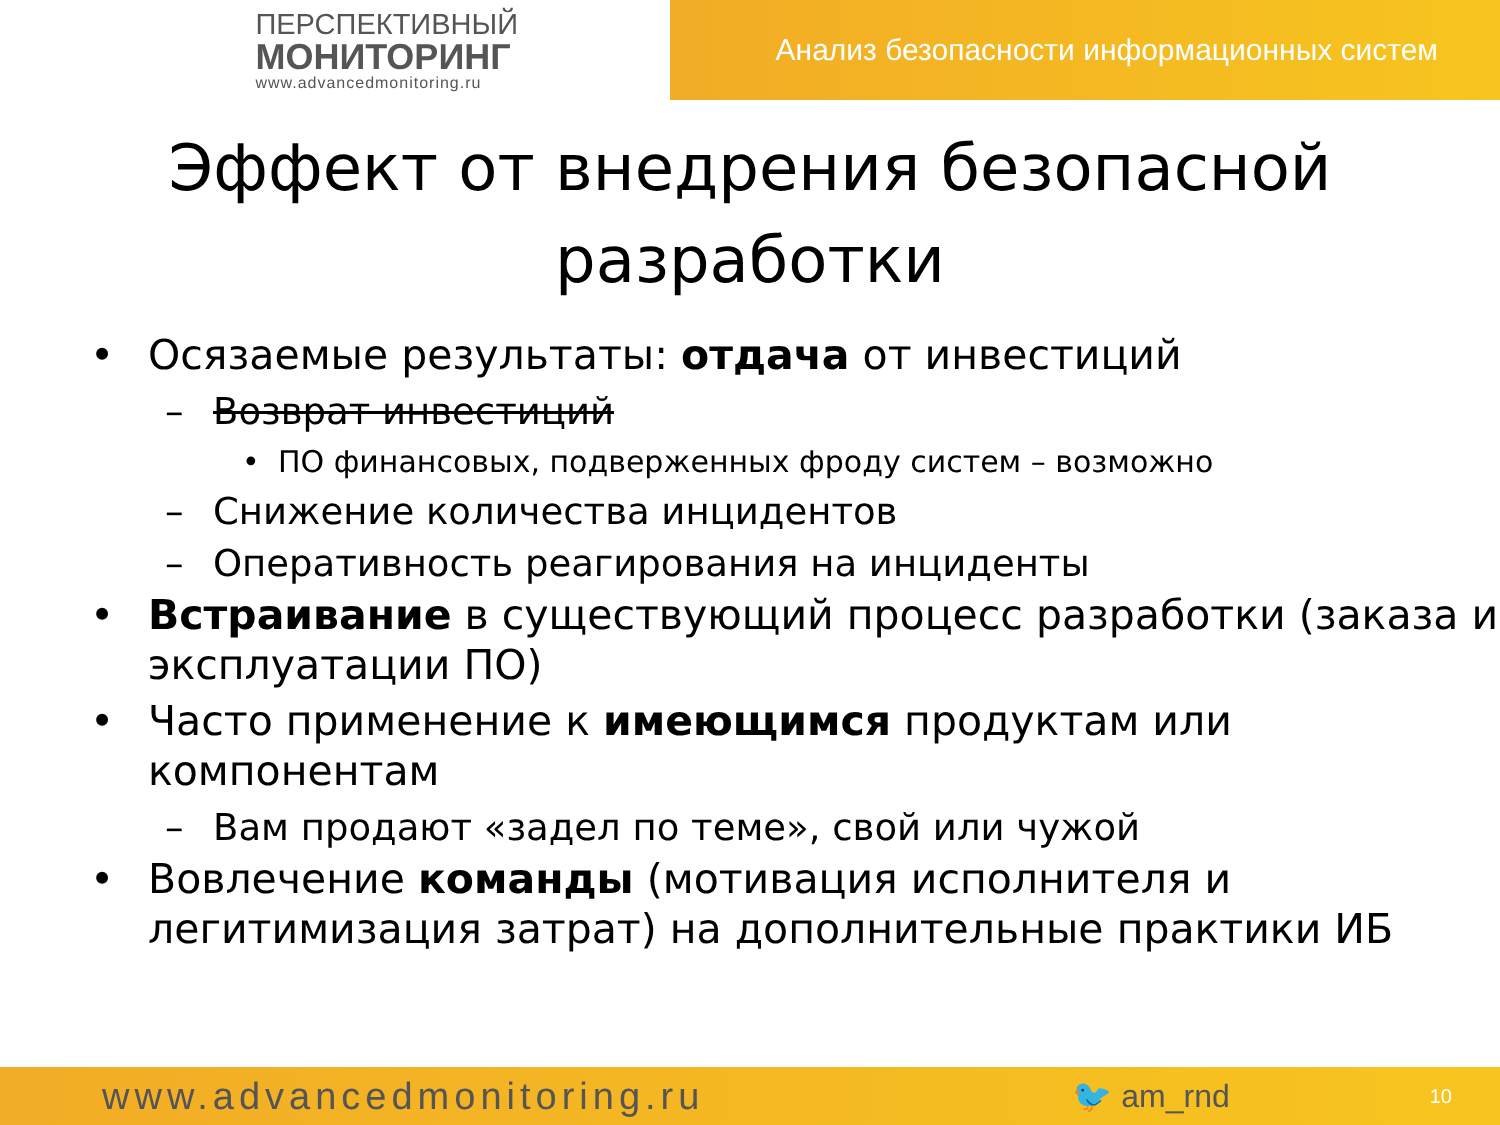ПЕРСПЕКТИВНЫЙ
МОНИТОРИНГ
www.advancedmonitoring.ru
Анализ безопасности информационных систем
Эффект от внедрения безопасной
разработки
• Осязаемые результаты: отдача от инвестиций
– Возврат инвестиций
• ПО финансовых, подверженных фроду систем – возможно
– Снижение количества инцидентов
– Оперативность реагирования на инциденты
• Встраивание в существующий процесс разработки (заказа и эксплуатации ПО)
• Часто применение к имеющимся продуктам или компонентам
– Вам продают «задел по теме», свой или чужой
• Вовлечение команды (мотивация исполнителя и легитимизация затрат) на дополнительные практики ИБ
www.advancedmonitoring.ru 🐦 am_rnd 10